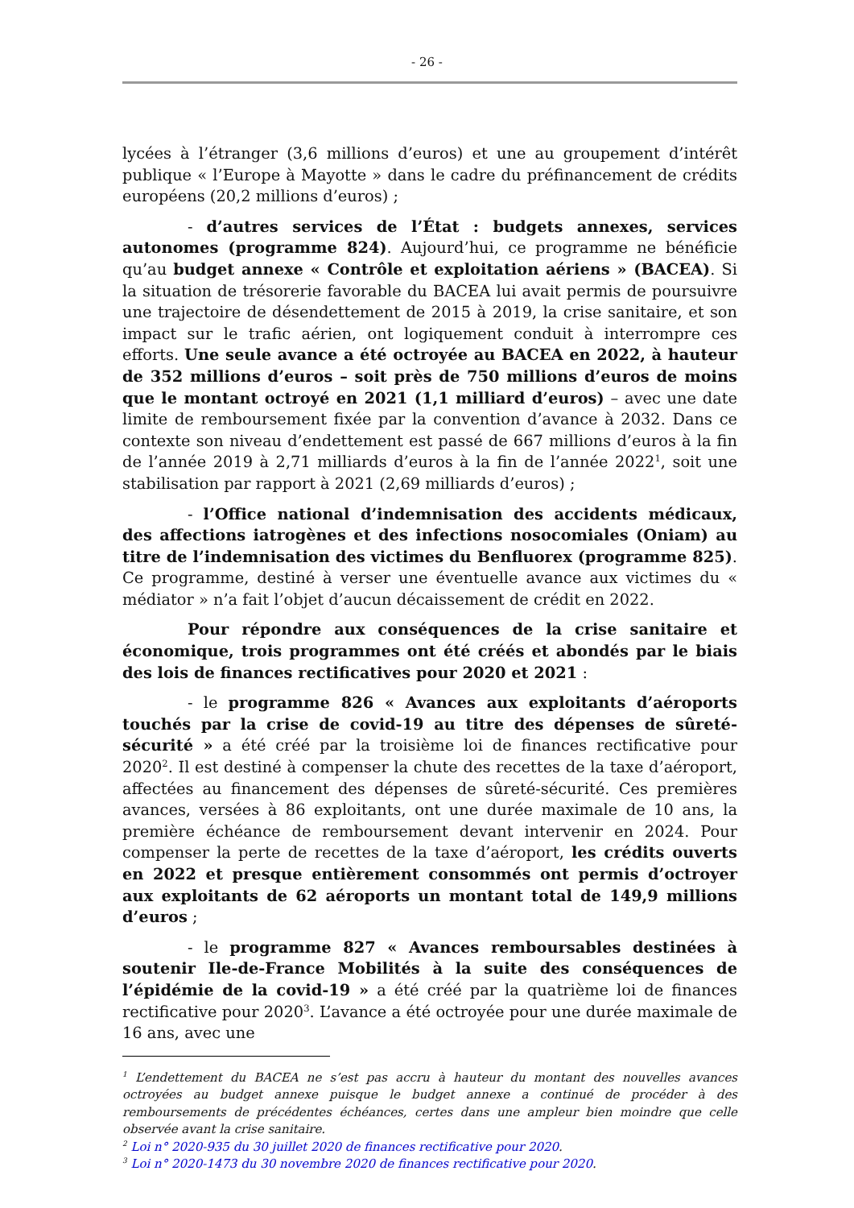- 26 -
lycées à l’étranger (3,6 millions d’euros) et une au groupement d’intérêt publique « l’Europe à Mayotte » dans le cadre du préfinancement de crédits européens (20,2 millions d’euros) ;
- d’autres services de l’État : budgets annexes, services autonomes (programme 824). Aujourd’hui, ce programme ne bénéficie qu’au budget annexe « Contrôle et exploitation aériens » (BACEA). Si la situation de trésorerie favorable du BACEA lui avait permis de poursuivre une trajectoire de désendettement de 2015 à 2019, la crise sanitaire, et son impact sur le trafic aérien, ont logiquement conduit à interrompre ces efforts. Une seule avance a été octroyée au BACEA en 2022, à hauteur de 352 millions d’euros – soit près de 750 millions d’euros de moins que le montant octroyé en 2021 (1,1 milliard d’euros) – avec une date limite de remboursement fixée par la convention d’avance à 2032. Dans ce contexte son niveau d’endettement est passé de 667 millions d’euros à la fin de l’année 2019 à 2,71 milliards d’euros à la fin de l’année 2022<sup>1</sup>, soit une stabilisation par rapport à 2021 (2,69 milliards d’euros) ;
- l’Office national d’indemnisation des accidents médicaux, des affections iatrogènes et des infections nosocomiales (Oniam) au titre de l’indemnisation des victimes du Benfluorex (programme 825). Ce programme, destiné à verser une éventuelle avance aux victimes du « médiator » n’a fait l’objet d’aucun décaissement de crédit en 2022.
Pour répondre aux conséquences de la crise sanitaire et économique, trois programmes ont été créés et abondés par le biais des lois de finances rectificatives pour 2020 et 2021 :
- le programme 826 « Avances aux exploitants d’aéroports touchés par la crise de covid-19 au titre des dépenses de sûreté-sécurité » a été créé par la troisième loi de finances rectificative pour 2020<sup>2</sup>. Il est destiné à compenser la chute des recettes de la taxe d’aéroport, affectées au financement des dépenses de sûreté-sécurité. Ces premières avances, versées à 86 exploitants, ont une durée maximale de 10 ans, la première échéance de remboursement devant intervenir en 2024. Pour compenser la perte de recettes de la taxe d’aéroport, les crédits ouverts en 2022 et presque entièrement consommés ont permis d’octroyer aux exploitants de 62 aéroports un montant total de 149,9 millions d’euros ;
- le programme 827 « Avances remboursables destinées à soutenir Ile-de-France Mobilités à la suite des conséquences de l’épidémie de la covid-19 » a été créé par la quatrième loi de finances rectificative pour 2020<sup>3</sup>. L’avance a été octroyée pour une durée maximale de 16 ans, avec une
<sup>1</sup> L’endettement du BACEA ne s’est pas accru à hauteur du montant des nouvelles avances octroyées au budget annexe puisque le budget annexe a continué de procéder à des remboursements de précédentes échéances, certes dans une ampleur bien moindre que celle observée avant la crise sanitaire.
<sup>2</sup> Loi n° 2020-935 du 30 juillet 2020 de finances rectificative pour 2020.
<sup>3</sup> Loi n° 2020-1473 du 30 novembre 2020 de finances rectificative pour 2020.